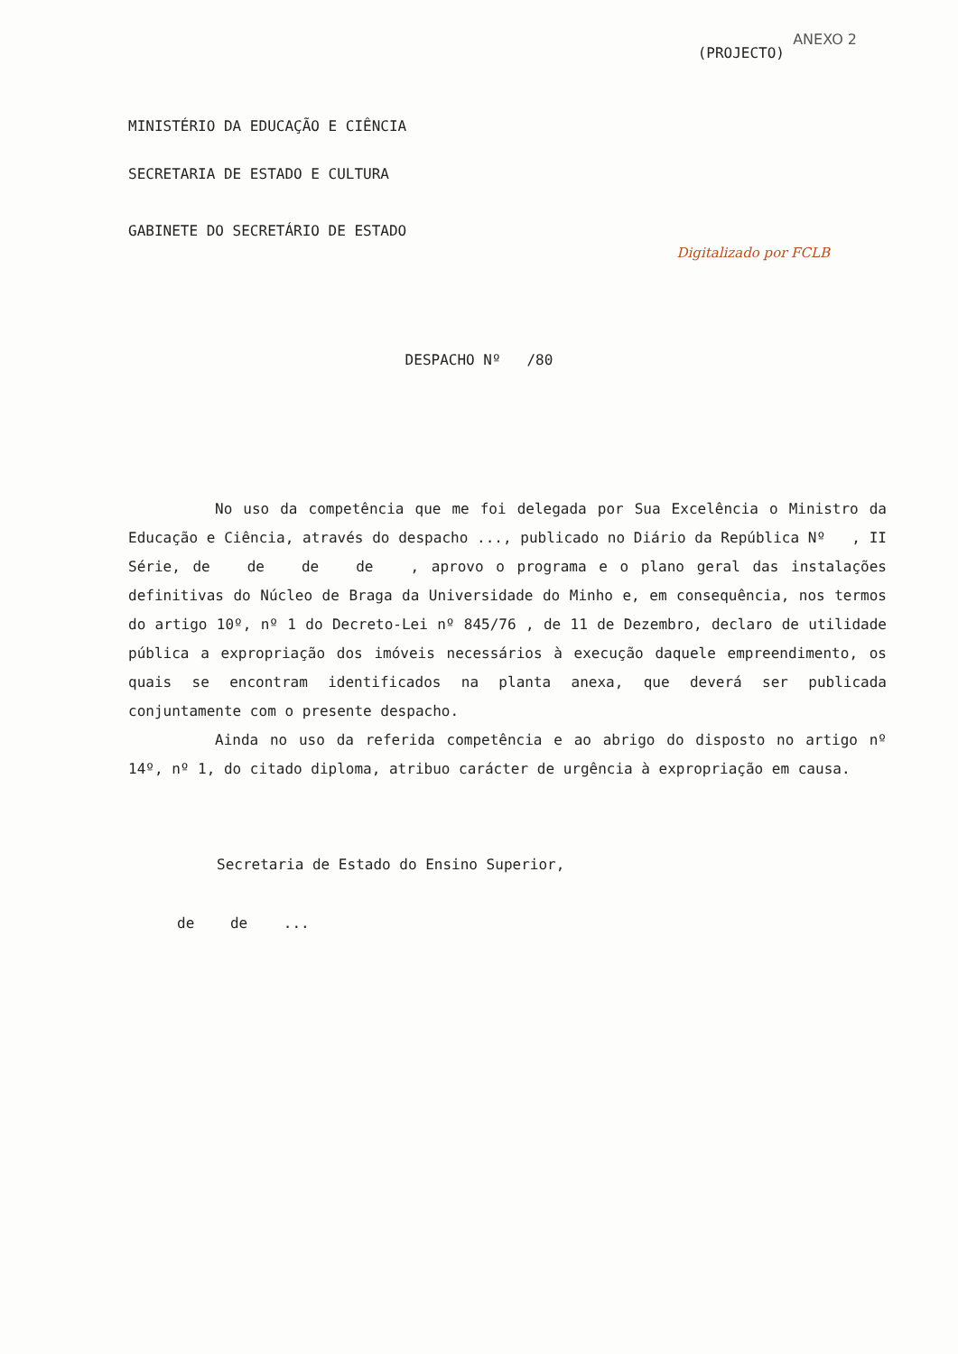ANEXO 2
(PROJECTO)
MINISTÉRIO DA EDUCAÇÃO E CIÊNCIA
SECRETARIA DE ESTADO E CULTURA
GABINETE DO SECRETÁRIO DE ESTADO
Digitalizado por FCLB
DESPACHO Nº /80
No uso da competência que me foi delegada por Sua Excelência o Ministro da Educação e Ciência, através do despacho ..., publicado no Diário da República Nº , II Série, de de de de , aprovo o programa e o plano geral das instalações definitivas do Núcleo de Braga da Universidade do Minho e, em consequência, nos termos do artigo 10º, nº 1 do Decreto-Lei nº 845/76 , de 11 de Dezembro, declaro de utilidade pública a expropriação dos imóveis necessários à execução daquele empreendimento, os quais se encontram identificados na planta anexa, que deverá ser publicada conjuntamente com o presente despacho.
Ainda no uso da referida competência e ao abrigo do disposto no artigo nº 14º, nº 1, do citado diploma, atribuo carácter de urgência à expropriação em causa.
Secretaria de Estado do Ensino Superior,
de de ...